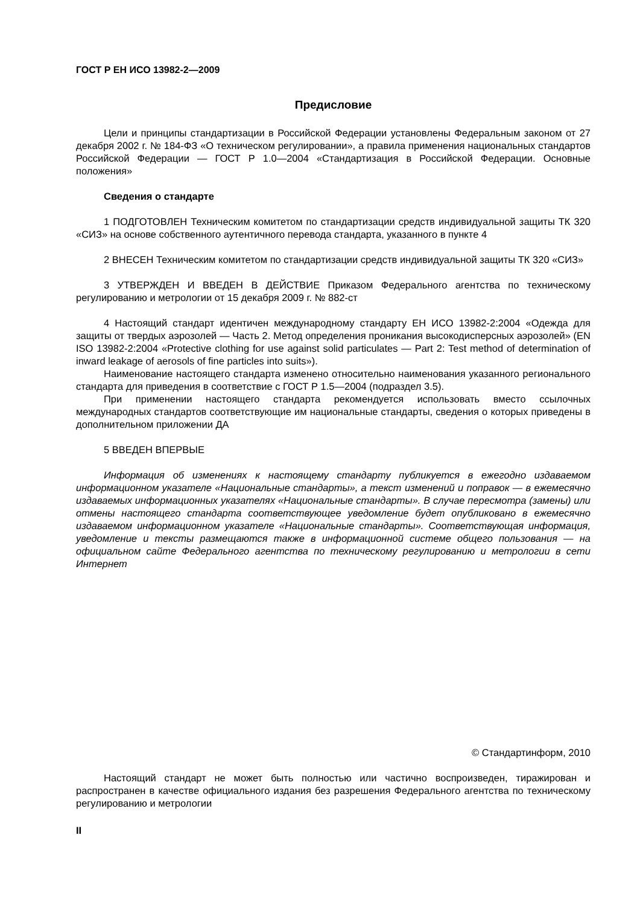ГОСТ Р ЕН ИСО 13982-2—2009
Предисловие
Цели и принципы стандартизации в Российской Федерации установлены Федеральным законом от 27 декабря 2002 г. № 184-ФЗ «О техническом регулировании», а правила применения национальных стандартов Российской Федерации — ГОСТ Р 1.0—2004 «Стандартизация в Российской Федерации. Основные положения»
Сведения о стандарте
1 ПОДГОТОВЛЕН Техническим комитетом по стандартизации средств индивидуальной защиты ТК 320 «СИЗ» на основе собственного аутентичного перевода стандарта, указанного в пункте 4
2 ВНЕСЕН Техническим комитетом по стандартизации средств индивидуальной защиты ТК 320 «СИЗ»
3 УТВЕРЖДЕН И ВВЕДЕН В ДЕЙСТВИЕ Приказом Федерального агентства по техническому регулированию и метрологии от 15 декабря 2009 г. № 882-ст
4 Настоящий стандарт идентичен международному стандарту ЕН ИСО 13982-2:2004 «Одежда для защиты от твердых аэрозолей — Часть 2. Метод определения проникания высокодисперсных аэрозолей» (EN ISO 13982-2:2004 «Protective clothing for use against solid particulates — Part 2: Test method of determination of inward leakage of aerosols of fine particles into suits»).
Наименование настоящего стандарта изменено относительно наименования указанного регионального стандарта для приведения в соответствие с ГОСТ Р 1.5—2004 (подраздел 3.5).
При применении настоящего стандарта рекомендуется использовать вместо ссылочных международных стандартов соответствующие им национальные стандарты, сведения о которых приведены в дополнительном приложении ДА
5 ВВЕДЕН ВПЕРВЫЕ
Информация об изменениях к настоящему стандарту публикуется в ежегодно издаваемом информационном указателе «Национальные стандарты», а текст изменений и поправок — в ежемесячно издаваемых информационных указателях «Национальные стандарты». В случае пересмотра (замены) или отмены настоящего стандарта соответствующее уведомление будет опубликовано в ежемесячно издаваемом информационном указателе «Национальные стандарты». Соответствующая информация, уведомление и тексты размещаются также в информационной системе общего пользования — на официальном сайте Федерального агентства по техническому регулированию и метрологии в сети Интернет
© Стандартинформ, 2010
Настоящий стандарт не может быть полностью или частично воспроизведен, тиражирован и распространен в качестве официального издания без разрешения Федерального агентства по техническому регулированию и метрологии
II